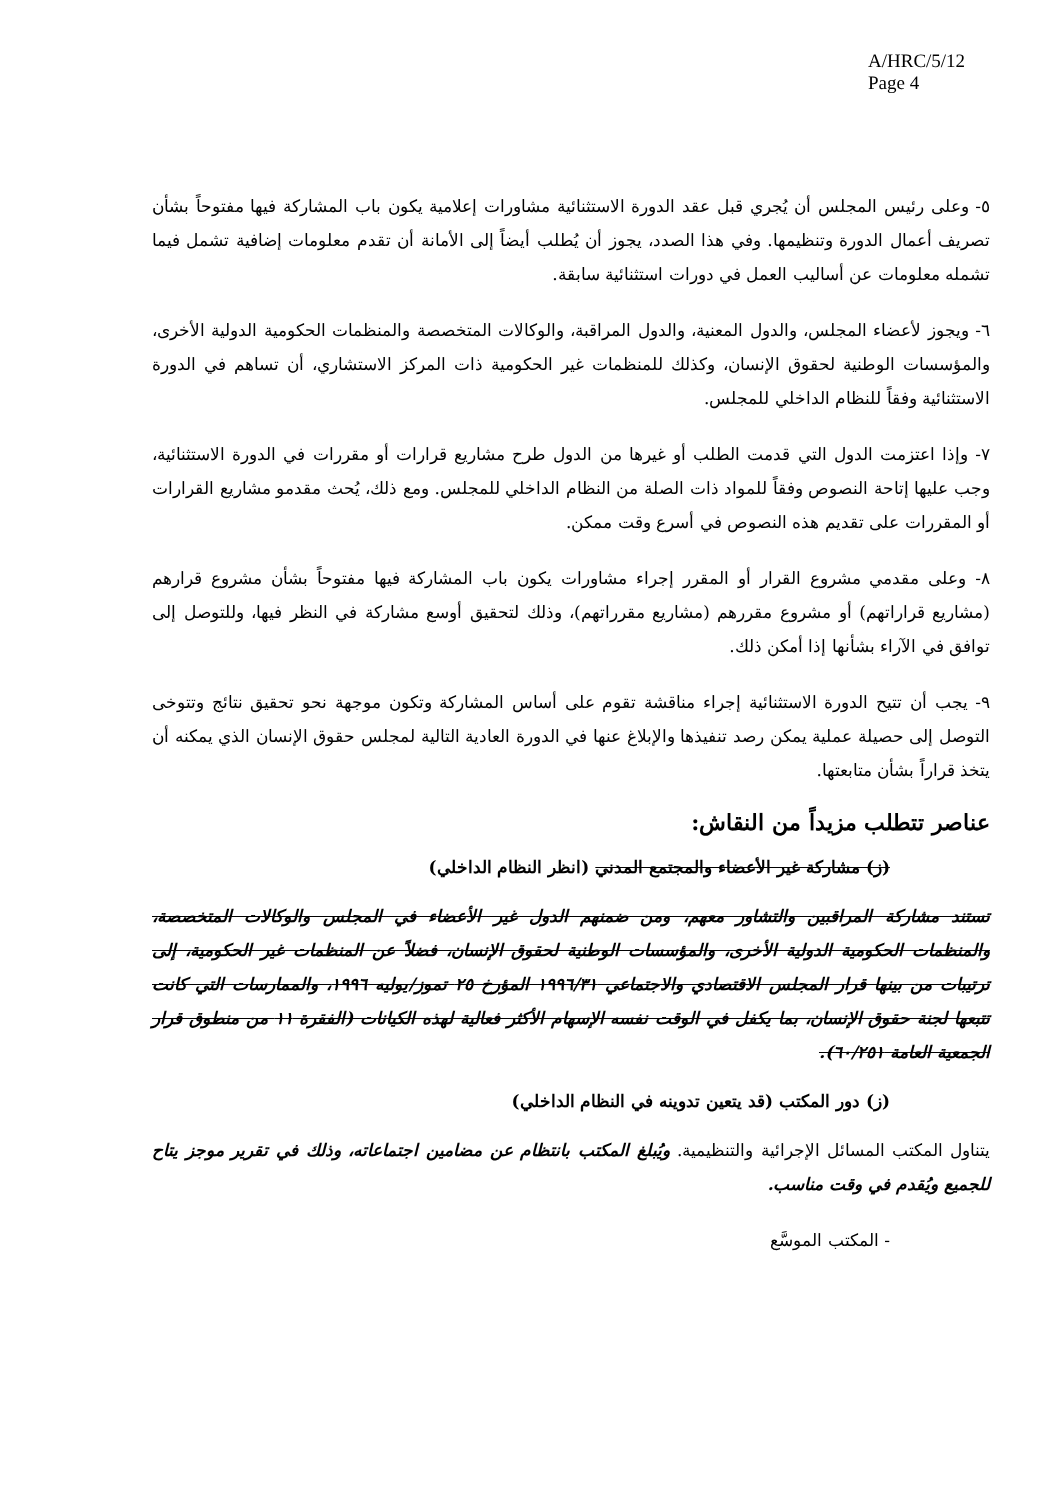A/HRC/5/12
Page 4
٥- وعلى رئيس المجلس أن يُجري قبل عقد الدورة الاستثنائية مشاورات إعلامية يكون باب المشاركة فيها مفتوحاً بشأن تصريف أعمال الدورة وتنظيمها. وفي هذا الصدد، يجوز أن يُطلب أيضاً إلى الأمانة أن تقدم معلومات إضافية تشمل فيما تشمله معلومات عن أساليب العمل في دورات استثنائية سابقة.
٦- ويجوز لأعضاء المجلس، والدول المعنية، والدول المراقبة، والوكالات المتخصصة والمنظمات الحكومية الدولية الأخرى، والمؤسسات الوطنية لحقوق الإنسان، وكذلك للمنظمات غير الحكومية ذات المركز الاستشاري، أن تساهم في الدورة الاستثنائية وفقاً للنظام الداخلي للمجلس.
٧- وإذا اعتزمت الدول التي قدمت الطلب أو غيرها من الدول طرح مشاريع قرارات أو مقررات في الدورة الاستثنائية، وجب عليها إتاحة النصوص وفقاً للمواد ذات الصلة من النظام الداخلي للمجلس. ومع ذلك، يُحث مقدمو مشاريع القرارات أو المقررات على تقديم هذه النصوص في أسرع وقت ممكن.
٨- وعلى مقدمي مشروع القرار أو المقرر إجراء مشاورات يكون باب المشاركة فيها مفتوحاً بشأن مشروع قرارهم (مشاريع قراراتهم) أو مشروع مقررهم (مشاريع مقرراتهم)، وذلك لتحقيق أوسع مشاركة في النظر فيها، وللتوصل إلى توافق في الآراء بشأنها إذا أمكن ذلك.
٩- يجب أن تتيح الدورة الاستثنائية إجراء مناقشة تقوم على أساس المشاركة وتكون موجهة نحو تحقيق نتائج وتتوخى التوصل إلى حصيلة عملية يمكن رصد تنفيذها والإبلاغ عنها في الدورة العادية التالية لمجلس حقوق الإنسان الذي يمكنه أن يتخذ قراراً بشأن متابعتها.
عناصر تتطلب مزيداً من النقاش:
(ز) مشاركة غير الأعضاء والمجتمع المدني (انظر النظام الداخلي)
تستند مشاركة المراقبين والتشاور معهم، ومن ضمنهم الدول غير الأعضاء في المجلس والوكالات المتخصصة، والمنظمات الحكومية الدولية الأخرى، والمؤسسات الوطنية لحقوق الإنسان، فضلاً عن المنظمات غير الحكومية، إلى ترتيبات من بينها قرار المجلس الاقتصادي والاجتماعي ١٩٩٦/٣١ المؤرخ ٢٥ تموز/يوليه ١٩٩٦، والممارسات التي كانت تتبعها لجنة حقوق الإنسان، بما يكفل في الوقت نفسه الإسهام الأكثر فعالية لهذه الكيانات (الفقرة ١١ من منطوق قرار الجمعية العامة ٦٠/٢٥١).
(ز) دور المكتب (قد يتعين تدوينه في النظام الداخلي)
يتناول المكتب المسائل الإجرائية والتنظيمية. ويُبلغ المكتب بانتظام عن مضامين اجتماعاته، وذلك في تقرير موجز يتاح للجميع ويُقدم في وقت مناسب.
- المكتب الموسَّع